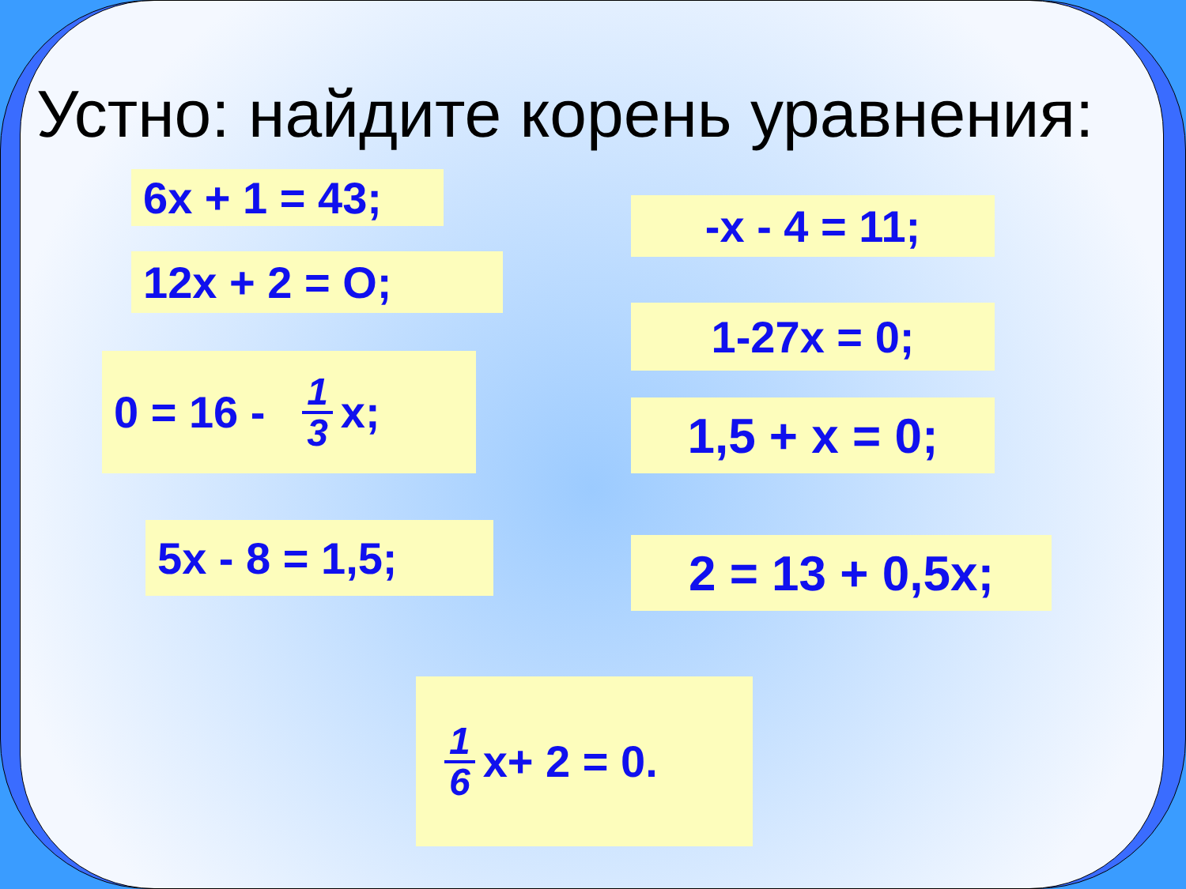Устно: найдите корень уравнения:
6x + 1 = 43;
12x + 2 = O;
0 = 16 - 1 3 x;
5x - 8 = 1,5;
-x - 4 = 11;
1-27x = 0;
1,5 + x = 0;
2 = 13 + 0,5x;
1 6 x+ 2 = 0.